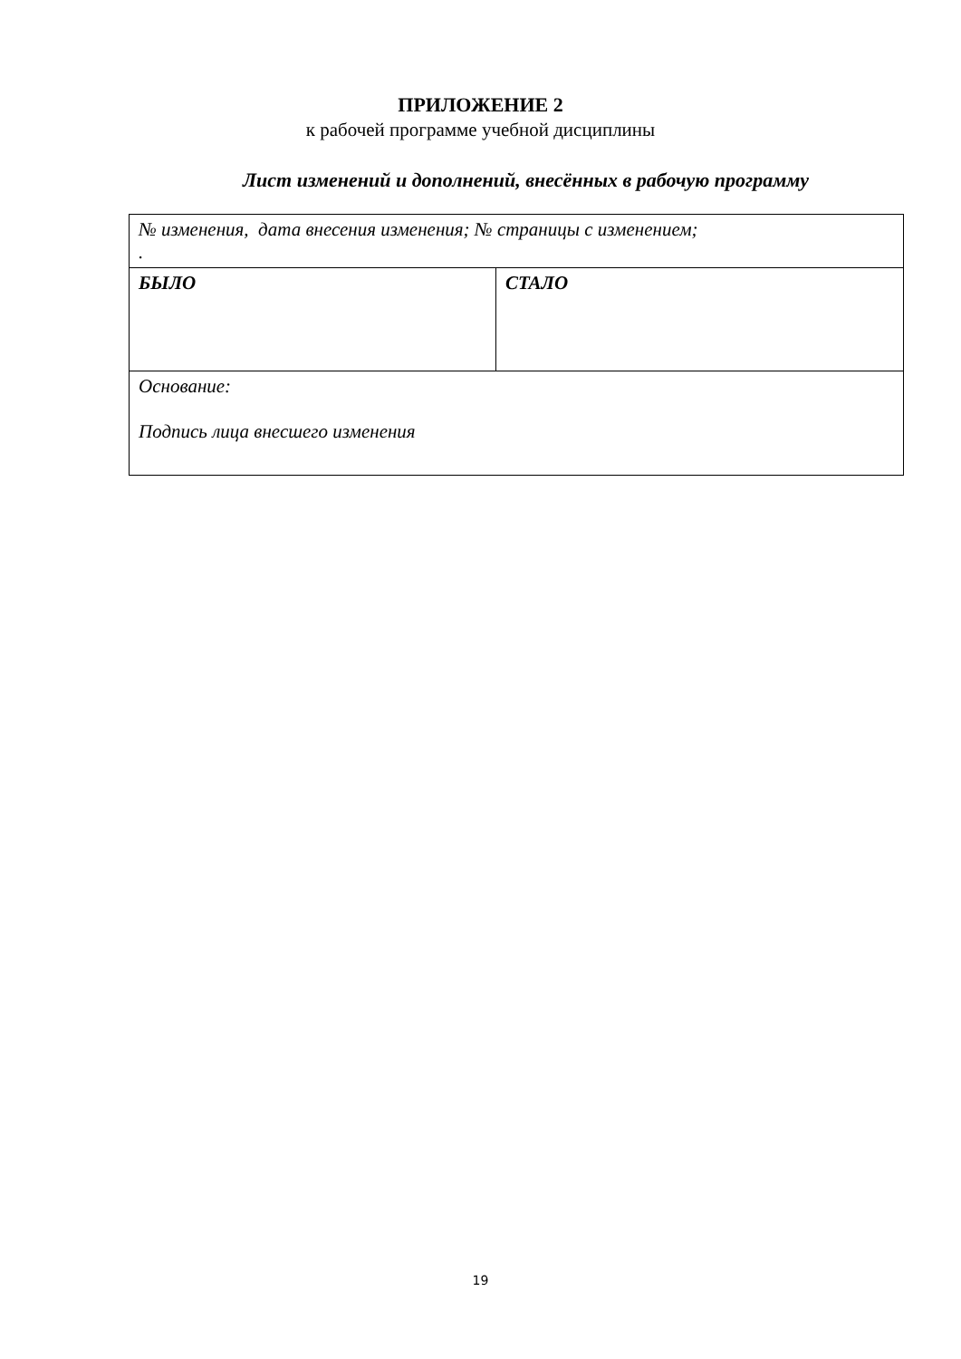ПРИЛОЖЕНИЕ 2
к рабочей программе учебной дисциплины
Лист изменений и дополнений, внесённых в рабочую программу
| № изменения, дата внесения изменения; № страницы с изменением; . | |
| БЫЛО | СТАЛО |
| Основание: Подпись лица внесшего изменения | |
19